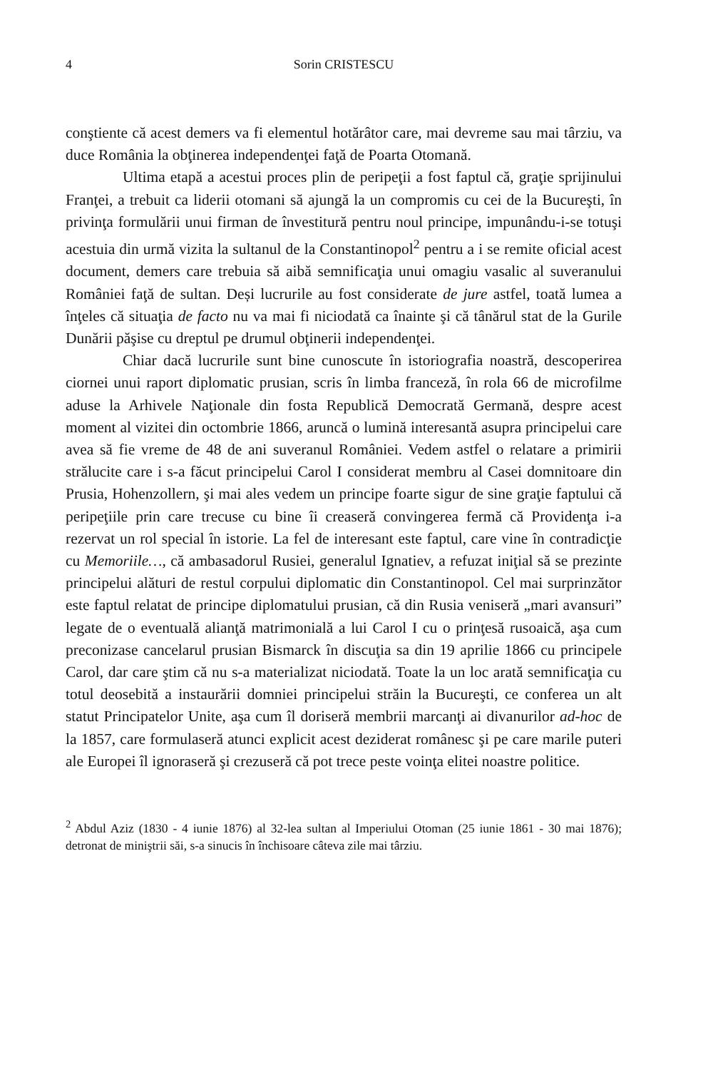4 Sorin CRISTESCU
conştiente că acest demers va fi elementul hotărâtor care, mai devreme sau mai târziu, va duce România la obţinerea independenţei faţă de Poarta Otomană.
Ultima etapă a acestui proces plin de peripeţii a fost faptul că, graţie sprijinului Franţei, a trebuit ca liderii otomani să ajungă la un compromis cu cei de la Bucureşti, în privinţa formulării unui firman de învestitură pentru noul principe, impunându-i-se totuşi acestuia din urmă vizita la sultanul de la Constantinopol<sup>2</sup> pentru a i se remite oficial acest document, demers care trebuia să aibă semnificaţia unui omagiu vasalic al suveranului României faţă de sultan. Deși lucrurile au fost considerate de jure astfel, toată lumea a înţeles că situaţia de facto nu va mai fi niciodată ca înainte şi că tânărul stat de la Gurile Dunării păşise cu dreptul pe drumul obţinerii independenţei.
Chiar dacă lucrurile sunt bine cunoscute în istoriografia noastră, descoperirea ciornei unui raport diplomatic prusian, scris în limba franceză, în rola 66 de microfilme aduse la Arhivele Naţionale din fosta Republică Democrată Germană, despre acest moment al vizitei din octombrie 1866, aruncă o lumină interesantă asupra principelui care avea să fie vreme de 48 de ani suveranul României. Vedem astfel o relatare a primirii strălucite care i s-a făcut principelui Carol I considerat membru al Casei domnitoare din Prusia, Hohenzollern, şi mai ales vedem un principe foarte sigur de sine graţie faptului că peripeţiile prin care trecuse cu bine îi creaseră convingerea fermă că Providenţa i-a rezervat un rol special în istorie. La fel de interesant este faptul, care vine în contradicţie cu Memoriile…, că ambasadorul Rusiei, generalul Ignatiev, a refuzat iniţial să se prezinte principelui alături de restul corpului diplomatic din Constantinopol. Cel mai surprinzător este faptul relatat de principe diplomatului prusian, că din Rusia veniseră „mari avansuri” legate de o eventuală alianţă matrimonială a lui Carol I cu o prinţesă rusoaică, aşa cum preconizase cancelarul prusian Bismarck în discuţia sa din 19 aprilie 1866 cu principele Carol, dar care ştim că nu s-a materializat niciodată. Toate la un loc arată semnificaţia cu totul deosebită a instaurării domniei principelui străin la Bucureşti, ce conferea un alt statut Principatelor Unite, aşa cum îl doriseră membrii marcanţi ai divanurilor ad-hoc de la 1857, care formulaseră atunci explicit acest deziderat românesc şi pe care marile puteri ale Europei îl ignoraseră şi crezuseră că pot trece peste voinţa elitei noastre politice.
<sup>2</sup> Abdul Aziz (1830 - 4 iunie 1876) al 32-lea sultan al Imperiului Otoman (25 iunie 1861 - 30 mai 1876); detronat de miniştrii săi, s-a sinucis în închisoare câteva zile mai târziu.